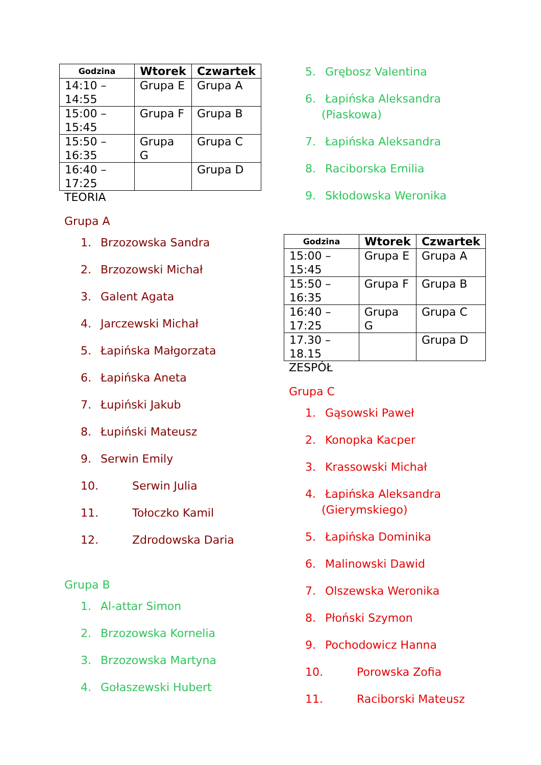| Godzina | Wtorek | Czwartek |
| --- | --- | --- |
| 14:10 – 14:55 | Grupa E | Grupa A |
| 15:00 – 15:45 | Grupa F | Grupa B |
| 15:50 – 16:35 | Grupa G | Grupa C |
| 16:40 – 17:25 | | Grupa D |
TEORIA
Grupa A
1. Brzozowska Sandra
2. Brzozowski Michał
3. Galent Agata
4. Jarczewski Michał
5. Łapińska Małgorzata
6. Łapińska Aneta
7. Łupiński Jakub
8. Łupiński Mateusz
9. Serwin Emily
10. Serwin Julia
11. Tołoczko Kamil
12. Zdrodowska Daria
Grupa B
1. Al-attar Simon
2. Brzozowska Kornelia
3. Brzozowska Martyna
4. Gołaszewski Hubert
5. Grębosz Valentina
6. Łapińska Aleksandra
(Piaskowa)
7. Łapińska Aleksandra
8. Raciborska Emilia
9. Skłodowska Weronika
| Godzina | Wtorek | Czwartek |
| --- | --- | --- |
| 15:00 – 15:45 | Grupa E | Grupa A |
| 15:50 – 16:35 | Grupa F | Grupa B |
| 16:40 – 17:25 | Grupa G | Grupa C |
| 17.30 – 18.15 | | Grupa D |
ZESPÓŁ
Grupa C
1. Gąsowski Paweł
2. Konopka Kacper
3. Krassowski Michał
4. Łapińska Aleksandra
(Gierymskiego)
5. Łapińska Dominika
6. Malinowski Dawid
7. Olszewska Weronika
8. Płoński Szymon
9. Pochodowicz Hanna
10. Porowska Zofia
11. Raciborski Mateusz